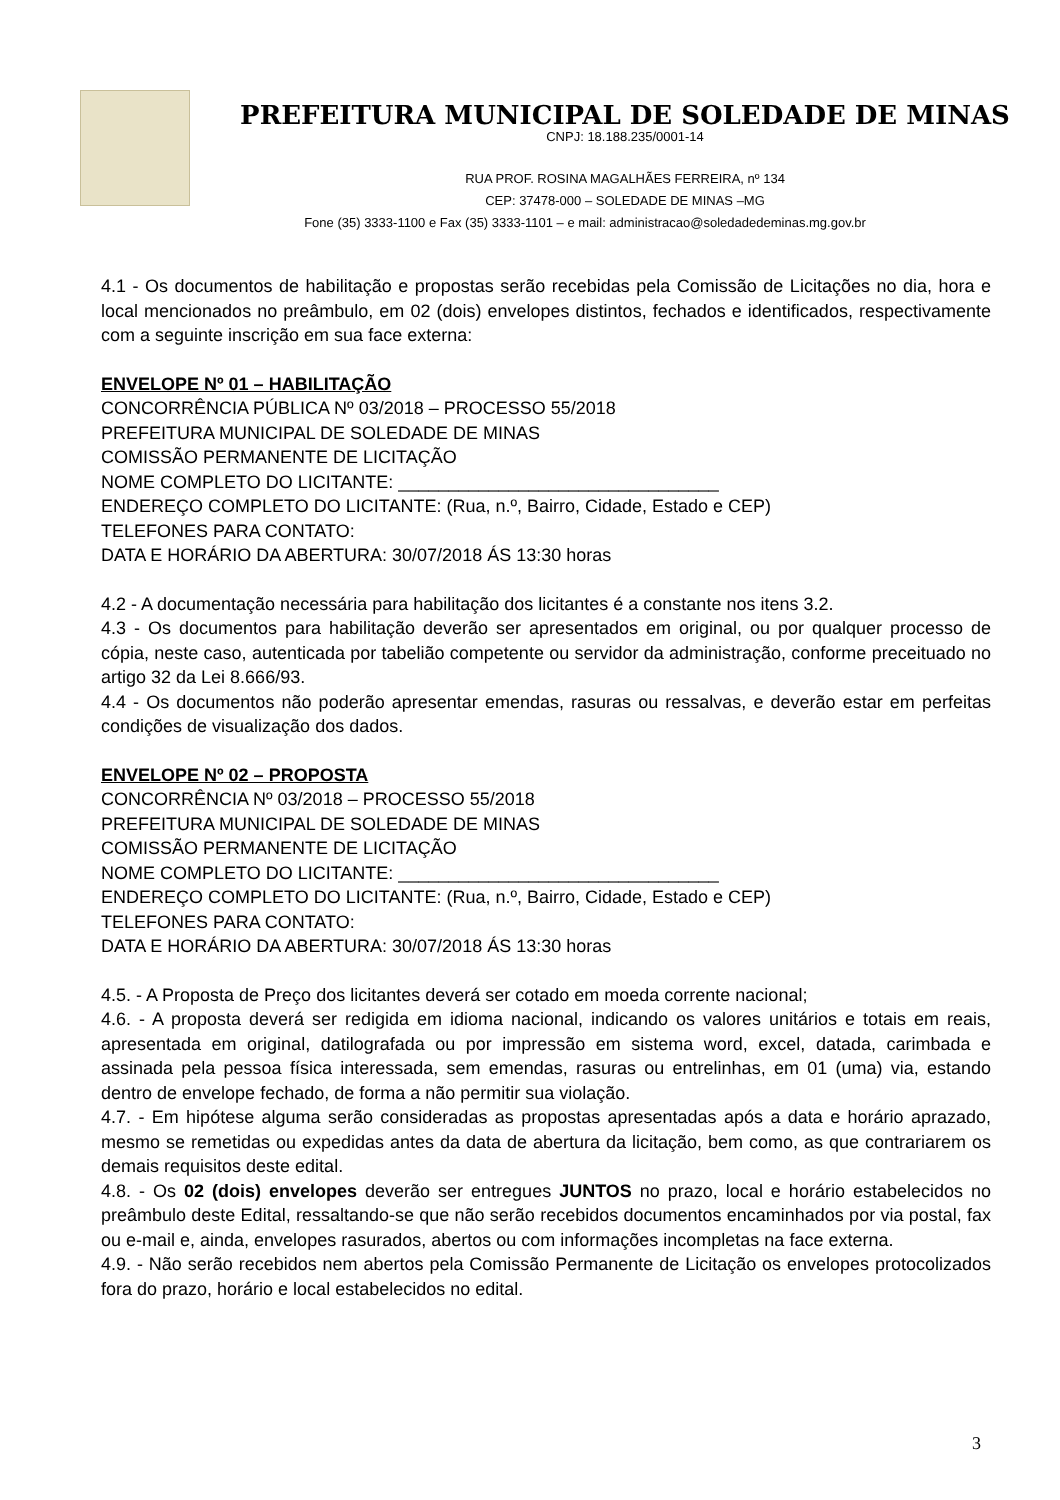PREFEITURA MUNICIPAL DE SOLEDADE DE MINAS
CNPJ: 18.188.235/0001-14
RUA PROF. ROSINA MAGALHÃES FERREIRA, nº 134
CEP: 37478-000 – SOLEDADE DE MINAS –MG
Fone (35) 3333-1100 e Fax (35) 3333-1101 – e mail: administracao@soledadedeminas.mg.gov.br
4.1 - Os documentos de habilitação e propostas serão recebidas pela Comissão de Licitações no dia, hora e local mencionados no preâmbulo, em 02 (dois) envelopes distintos, fechados e identificados, respectivamente com a seguinte inscrição em sua face externa:
ENVELOPE Nº 01 – HABILITAÇÃO
CONCORRÊNCIA PÚBLICA Nº 03/2018 – PROCESSO 55/2018
PREFEITURA MUNICIPAL DE SOLEDADE DE MINAS
COMISSÃO PERMANENTE DE LICITAÇÃO
NOME COMPLETO DO LICITANTE: ________________________________
ENDEREÇO COMPLETO DO LICITANTE: (Rua, n.º, Bairro, Cidade, Estado e CEP)
TELEFONES PARA CONTATO:
DATA E HORÁRIO DA ABERTURA: 30/07/2018 ÁS 13:30 horas
4.2 - A documentação necessária para habilitação dos licitantes é a constante nos itens 3.2.
4.3 - Os documentos para habilitação deverão ser apresentados em original, ou por qualquer processo de cópia, neste caso, autenticada por tabelião competente ou servidor da administração, conforme preceituado no artigo 32 da Lei 8.666/93.
4.4 - Os documentos não poderão apresentar emendas, rasuras ou ressalvas, e deverão estar em perfeitas condições de visualização dos dados.
ENVELOPE Nº 02 – PROPOSTA
CONCORRÊNCIA Nº 03/2018 – PROCESSO 55/2018
PREFEITURA MUNICIPAL DE SOLEDADE DE MINAS
COMISSÃO PERMANENTE DE LICITAÇÃO
NOME COMPLETO DO LICITANTE: ________________________________
ENDEREÇO COMPLETO DO LICITANTE: (Rua, n.º, Bairro, Cidade, Estado e CEP)
TELEFONES PARA CONTATO:
DATA E HORÁRIO DA ABERTURA: 30/07/2018 ÁS 13:30 horas
4.5. - A Proposta de Preço dos licitantes deverá ser cotado em moeda corrente nacional;
4.6. - A proposta deverá ser redigida em idioma nacional, indicando os valores unitários e totais em reais, apresentada em original, datilografada ou por impressão em sistema word, excel, datada, carimbada e assinada pela pessoa física interessada, sem emendas, rasuras ou entrelinhas, em 01 (uma) via, estando dentro de envelope fechado, de forma a não permitir sua violação.
4.7. - Em hipótese alguma serão consideradas as propostas apresentadas após a data e horário aprazado, mesmo se remetidas ou expedidas antes da data de abertura da licitação, bem como, as que contrariarem os demais requisitos deste edital.
4.8. - Os 02 (dois) envelopes deverão ser entregues JUNTOS no prazo, local e horário estabelecidos no preâmbulo deste Edital, ressaltando-se que não serão recebidos documentos encaminhados por via postal, fax ou e-mail e, ainda, envelopes rasurados, abertos ou com informações incompletas na face externa.
4.9. - Não serão recebidos nem abertos pela Comissão Permanente de Licitação os envelopes protocolizados fora do prazo, horário e local estabelecidos no edital.
3